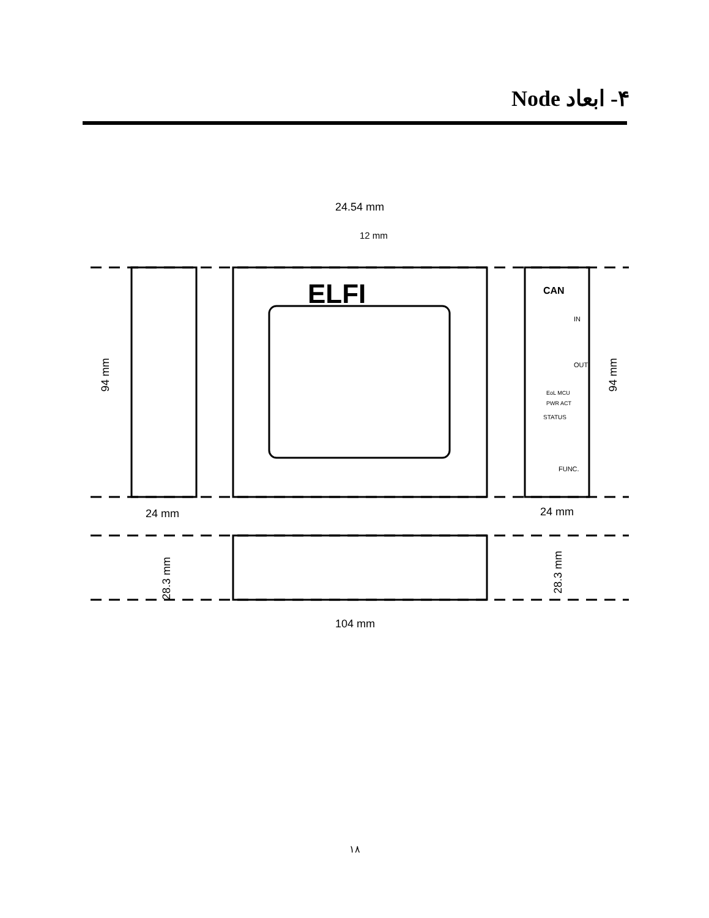۴- ابعاد Node
24.54 mm
12 mm
ELFI
CAN
IN
OUT
EoL MCU
PWR ACT
STATUS
FUNC.
94 mm
94 mm
24 mm
24 mm
28.3 mm
28.3 mm
104 mm
۱۸